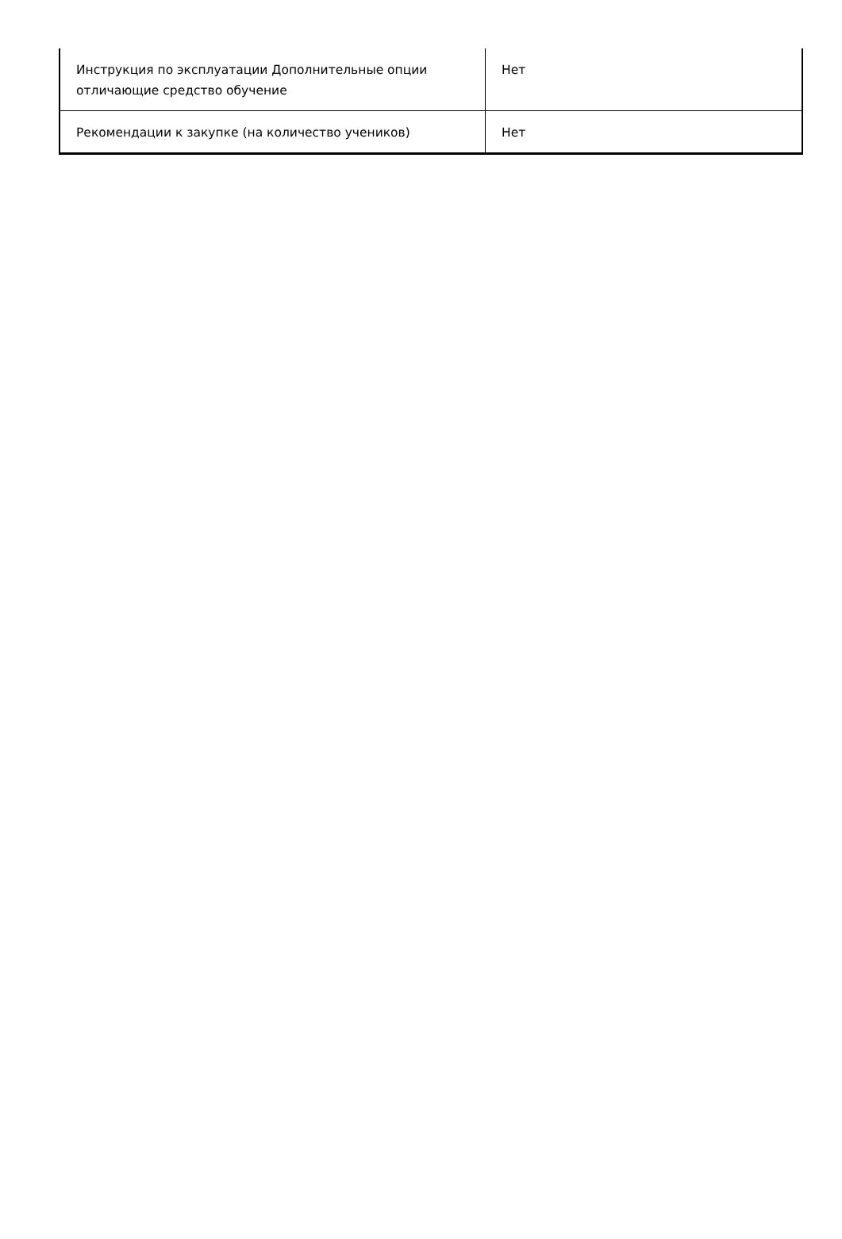| Инструкция по эксплуатации Дополнительные опции отличающие средство обучение | Нет |
| Рекомендации к закупке (на количество учеников) | Нет |